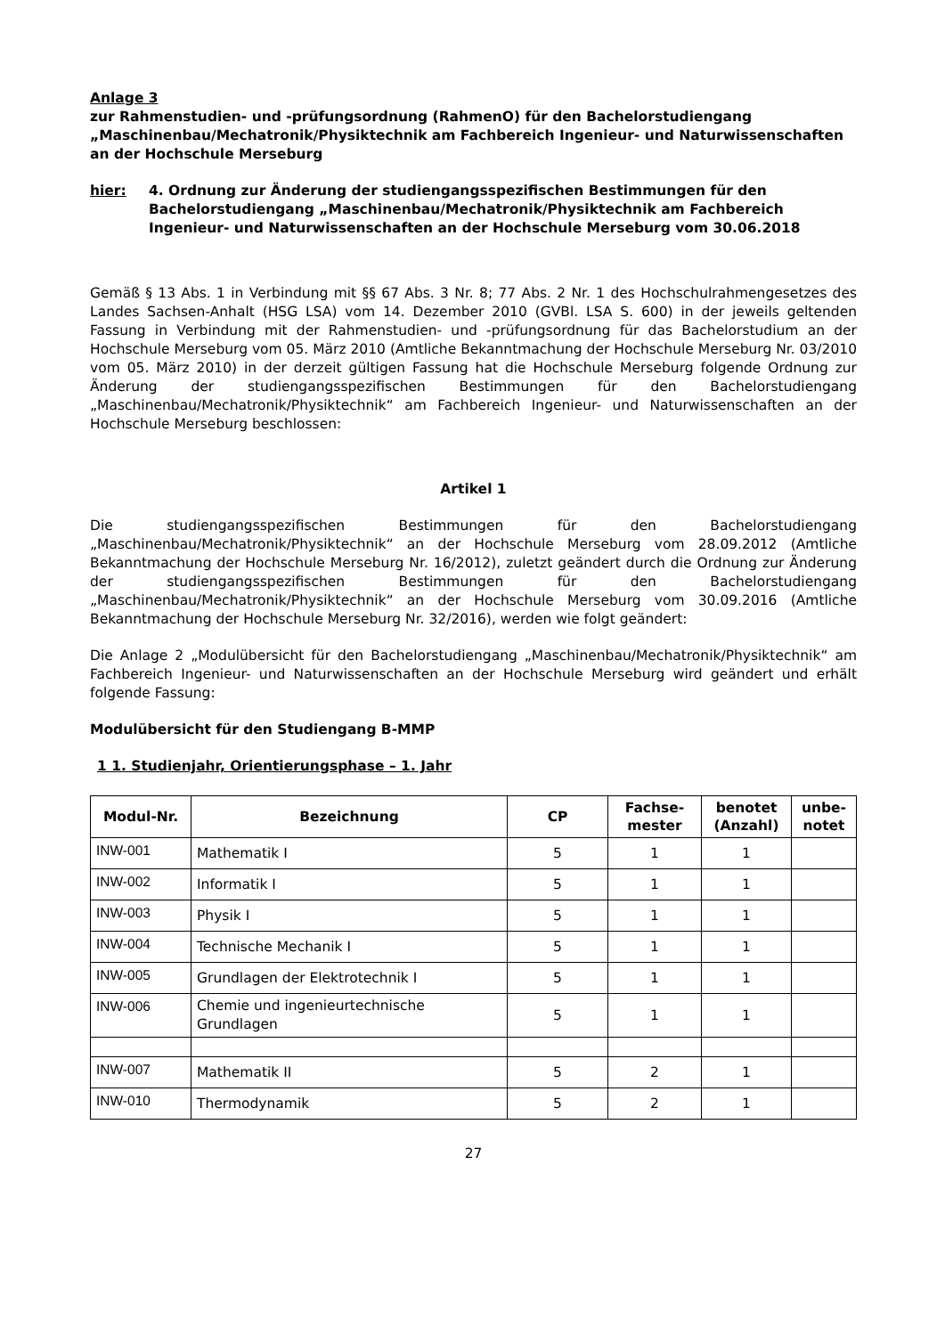Anlage 3
zur Rahmenstudien- und -prüfungsordnung (RahmenO) für den Bachelorstudiengang „Maschinenbau/Mechatronik/Physiktechnik am Fachbereich Ingenieur- und Naturwissenschaften an der Hochschule Merseburg
hier: 4. Ordnung zur Änderung der studiengangsspezifischen Bestimmungen für den Bachelorstudiengang „Maschinenbau/Mechatronik/Physiktechnik am Fachbereich Ingenieur- und Naturwissenschaften an der Hochschule Merseburg vom 30.06.2018
Gemäß § 13 Abs. 1 in Verbindung mit §§ 67 Abs. 3 Nr. 8; 77 Abs. 2 Nr. 1 des Hochschulrahmengesetzes des Landes Sachsen-Anhalt (HSG LSA) vom 14. Dezember 2010 (GVBl. LSA S. 600) in der jeweils geltenden Fassung in Verbindung mit der Rahmenstudien- und -prüfungsordnung für das Bachelorstudium an der Hochschule Merseburg vom 05. März 2010 (Amtliche Bekanntmachung der Hochschule Merseburg Nr. 03/2010 vom 05. März 2010) in der derzeit gültigen Fassung hat die Hochschule Merseburg folgende Ordnung zur Änderung der studiengangsspezifischen Bestimmungen für den Bachelorstudiengang „Maschinenbau/Mechatronik/Physiktechnik“ am Fachbereich Ingenieur- und Naturwissenschaften an der Hochschule Merseburg beschlossen:
Artikel 1
Die studiengangsspezifischen Bestimmungen für den Bachelorstudiengang „Maschinenbau/Mechatronik/Physiktechnik“ an der Hochschule Merseburg vom 28.09.2012 (Amtliche Bekanntmachung der Hochschule Merseburg Nr. 16/2012), zuletzt geändert durch die Ordnung zur Änderung der studiengangsspezifischen Bestimmungen für den Bachelorstudiengang „Maschinenbau/Mechatronik/Physiktechnik“ an der Hochschule Merseburg vom 30.09.2016 (Amtliche Bekanntmachung der Hochschule Merseburg Nr. 32/2016), werden wie folgt geändert:
Die Anlage 2 „Modulübersicht für den Bachelorstudiengang „Maschinenbau/Mechatronik/Physiktechnik“ am Fachbereich Ingenieur- und Naturwissenschaften an der Hochschule Merseburg wird geändert und erhält folgende Fassung:
Modulübersicht für den Studiengang B-MMP
1 1. Studienjahr, Orientierungsphase – 1. Jahr
| Modul-Nr. | Bezeichnung | CP | Fachse- mester | benotet (Anzahl) | unbe- notet |
| --- | --- | --- | --- | --- | --- |
| INW-001 | Mathematik I | 5 | 1 | 1 | |
| INW-002 | Informatik I | 5 | 1 | 1 | |
| INW-003 | Physik I | 5 | 1 | 1 | |
| INW-004 | Technische Mechanik I | 5 | 1 | 1 | |
| INW-005 | Grundlagen der Elektrotechnik I | 5 | 1 | 1 | |
| INW-006 | Chemie und ingenieurtechnische Grundlagen | 5 | 1 | 1 | |
| INW-007 | Mathematik II | 5 | 2 | 1 | |
| INW-010 | Thermodynamik | 5 | 2 | 1 | |
27